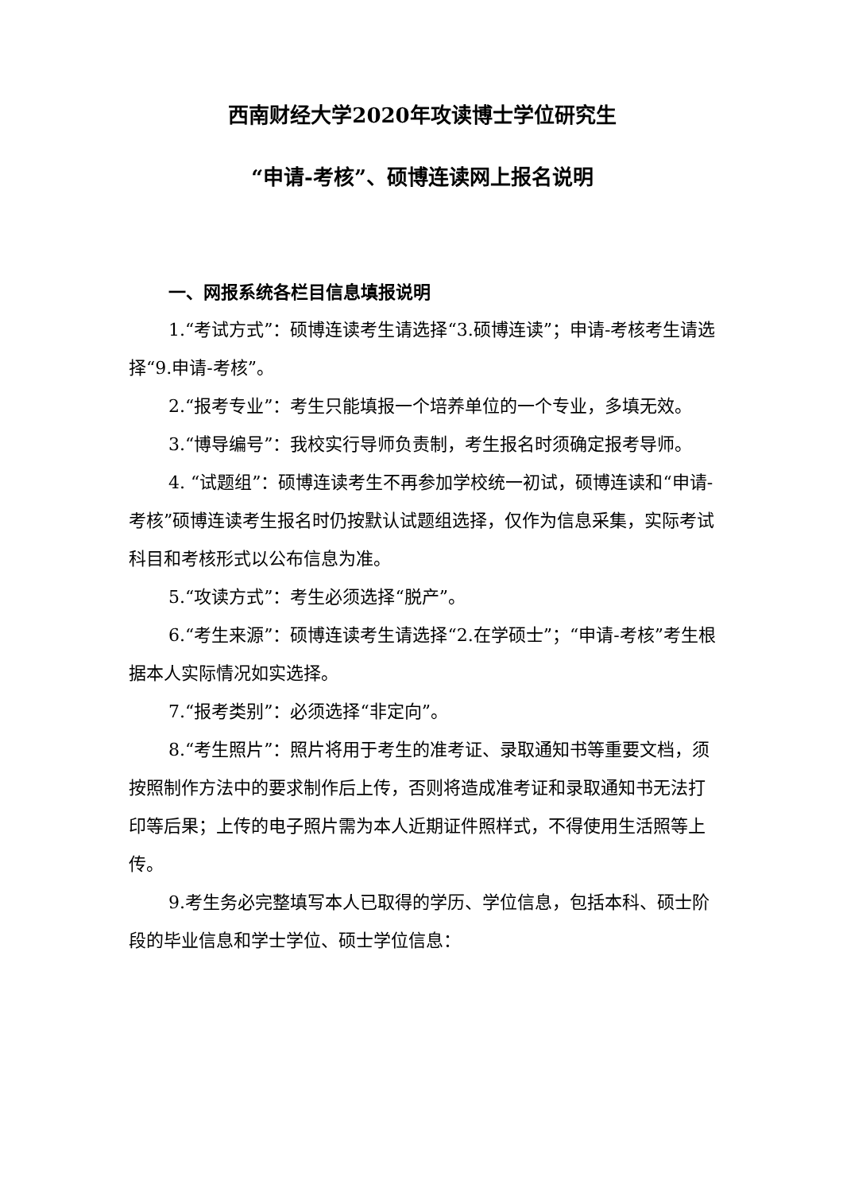西南财经大学2020年攻读博士学位研究生
“申请-考核”、硕博连读网上报名说明
一、网报系统各栏目信息填报说明
1.“考试方式”：硕博连读考生请选择“3.硕博连读”；申请-考核考生请选择“9.申请-考核”。
2.“报考专业”：考生只能填报一个培养单位的一个专业，多填无效。
3.“博导编号”：我校实行导师负责制，考生报名时须确定报考导师。
4. “试题组”：硕博连读考生不再参加学校统一初试，硕博连读和“申请-考核”硕博连读考生报名时仍按默认试题组选择，仅作为信息采集，实际考试科目和考核形式以公布信息为准。
5.“攻读方式”：考生必须选择“脱产”。
6.“考生来源”：硕博连读考生请选择“2.在学硕士”；“申请-考核”考生根据本人实际情况如实选择。
7.“报考类别”：必须选择“非定向”。
8.“考生照片”：照片将用于考生的准考证、录取通知书等重要文档，须按照制作方法中的要求制作后上传，否则将造成准考证和录取通知书无法打印等后果；上传的电子照片需为本人近期证件照样式，不得使用生活照等上传。
9.考生务必完整填写本人已取得的学历、学位信息，包括本科、硕士阶段的毕业信息和学士学位、硕士学位信息：